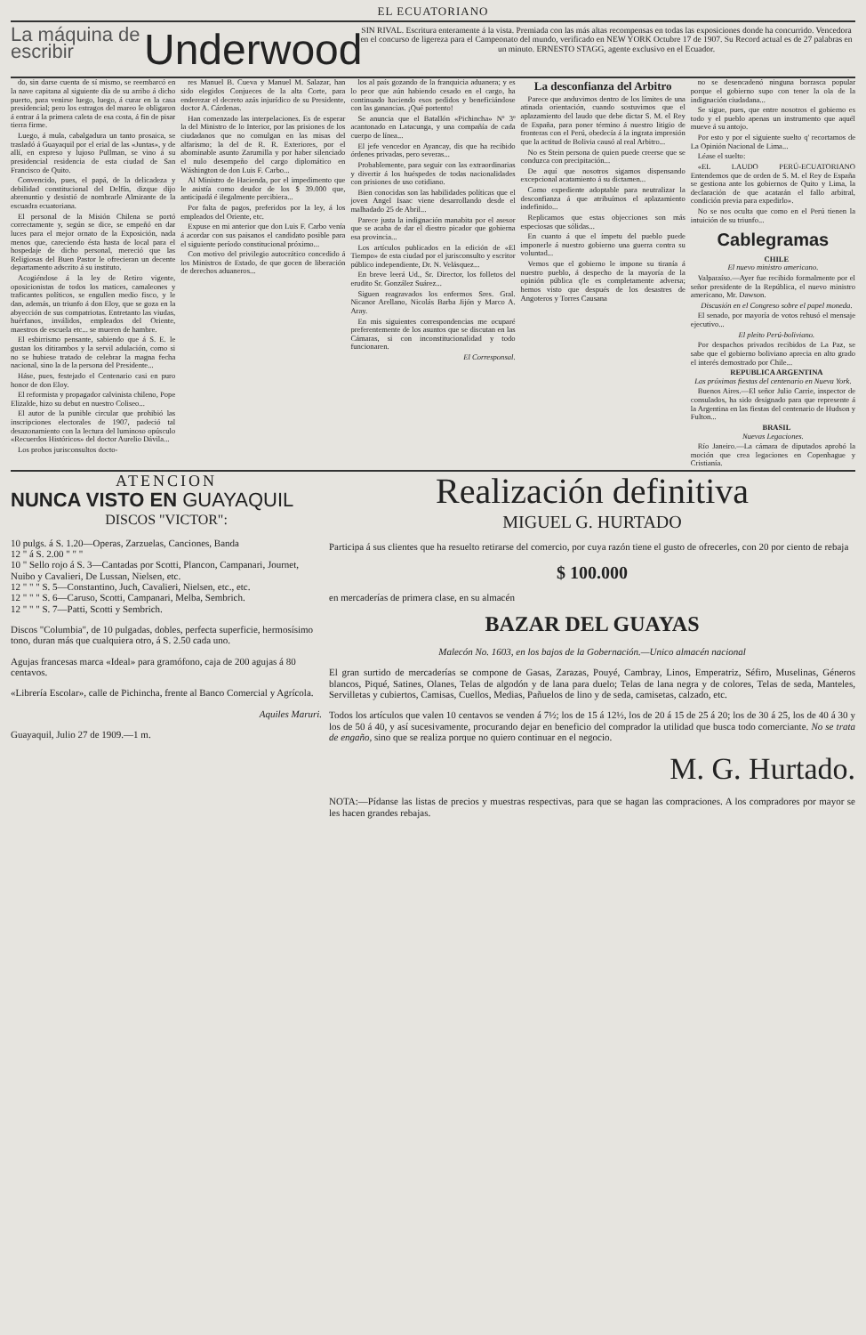EL ECUATORIANO
La máquina de escribir
Underwood
SIN RIVAL. Escritura enteramente á la vista. Premiada con las más altas recompensas en todas las exposiciones donde ha concurrido. Vencedora en el concurso de ligereza para el Campeonato del mundo, verificado en NEW YORK Octubre 17 de 1907. Su Record actual es de 27 palabras en un minuto. ERNESTO STAGG, agente exclusivo en el Ecuador.
do, sin darse cuenta de sí mismo, se reembarcó en la nave capitana al siguiente día de su arribo á dicho puerto, para venirse luego, luego, á curar en la casa presidencial; pero los estragos del mareo le obligaron á entrar á la primera caleta de esa costa, á fin de pisar tierra firme.
Luego, á mula, cabalgadura un tanto prosaica, se trasladó á Guayaquil por el erial de las «Juntas», y de allí, en expreso y lujoso Pullman, se vino á su presidencial residencia de esta ciudad de San Francisco de Quito.
Convencido, pues, el papá, de la delicadeza y debilidad constitucional del Delfín, dizque dijo abrenuntio y desistió de nombrarle Almirante de la escuadra ecuatoriana.
El personal de la Misión Chilena se portó correctamente y, según se dice, se empeñó en dar luces para el mejor ornato de la Exposición, nada menos que, careciendo ésta hasta de local para el hospedaje de dicho personal, mereció que las Religiosas del Buen Pastor le ofrecieran un decente departamento adscrito á su instituto.
Acogiéndose á la ley de Retiro vigente, oposicionistas de todos los matices, camaleones y traficantes políticos, se engullen medio fisco, y le dan, además, un triunfo á don Eloy, que se goza en la abyección de sus compatriotas. Entretanto las viudas, huérfanos, inválidos, empleados del Oriente, maestros de escuela etc... se mueren de hambre.
El esbirrismo pensante, sabiendo que á S. E. le gustan los ditirambos y la servil adulación, como si no se hubiese tratado de celebrar la magna fecha nacional, sino la de la persona del Presidente...
Háse, pues, festejado el Centenario casi en puro honor de don Eloy.
El reformista y propagador calvinista chileno, Pope Elizalde, hizo su debut en nuestro Coliseo...
El autor de la punible circular que prohibió las inscripciones electorales de 1907, padeció tal desazonamiento con la lectura del luminoso opúsculo «Recuerdos Históricos» del doctor Aurelio Dávila...
Los probos jurisconsultos docto-
res Manuel B. Cueva y Manuel M. Salazar, han sido elegidos Conjueces de la alta Corte, para enderezar el decreto azás injurídico de su Presidente, doctor A. Cárdenas.
Han comenzado las interpelaciones. Es de esperar la del Ministro de lo Interior, por las prisiones de los ciudadanos que no comulgan en las misas del alfarismo; la del de R. R. Exteriores, por el abominable asunto Zarumilla y por haber silenciado el nulo desempeño del cargo diplomático en Wáshington de don Luis F. Carbo...
Al Ministro de Hacienda, por el impedimento que le asistía como deudor de los $ 39.000 que, anticipadá é ilegalmente percibiera...
Por falta de pagos, preferidos por la ley, á los empleados del Oriente, etc.
Expuse en mi anterior que don Luis F. Carbo venía á acordar con sus paisanos el candidato posible para el siguiente período constitucional próximo...
Con motivo del privilegio autocrático concedido á los Ministros de Estado, de que gocen de liberación de derechos aduaneros...
los al país gozando de la franquicia aduanera; y es lo peor que aún habiendo cesado en el cargo, ha continuado haciendo esos pedidos y beneficiándose con las ganancias. ¡Qué portento!
Se anuncia que el Batallón «Pichincha» Nº 3º acantonado en Latacunga, y una compañía de cada cuerpo de línea...
El jefe vencedor en Ayancay, dis que ha recibido órdenes privadas, pero severas...
Probablemente, para seguir con las extraordinarias y divertir á los huéspedes de todas nacionalidades con prisiones de uso cotidiano.
Bien conocidas son las habilidades políticas que el joven Angel Isaac viene desarrollando desde el malhadado 25 de Abril...
Parece justa la indignación manabita por el asesor que se acaba de dar el diestro picador que gobierna esa provincia...
Los artículos publicados en la edición de «El Tiempo» de esta ciudad por el jurisconsulto y escritor público independiente, Dr. N. Velásquez...
En breve leerá Ud., Sr. Director, los folletos del erudito Sr. González Suárez...
Siguen reagravados los enfermos Sres. Gral. Nicanor Arellano, Nicolás Barba Jijón y Marco A. Aray.
En mis siguientes correspondencias me ocuparé preferentemente de los asuntos que se discutan en las Cámaras, si con inconstitucionalidad y todo funcionaren.
El Corresponsal.
La desconfianza del Arbitro
Parece que anduvimos dentro de los límites de una atinada orientación, cuando sostuvimos que el aplazamiento del laudo que debe dictar S. M. el Rey de España, para poner término á nuestro litigio de fronteras con el Perú, obedecía á la ingrata impresión que la actitud de Bolivia causó al real Arbitro...
No es Stein persona de quien puede creerse que se conduzca con precipitación...
De aquí que nosotros sigamos dispensando excepcional acatamiento á su dictamen...
Como expediente adoptable para neutralizar la desconfianza á que atribuímos el aplazamiento indefinido...
Replicamos que estas objecciones son más especiosas que sólidas...
En cuanto á que el ímpetu del pueblo puede imponerle á nuestro gobierno una guerra contra su voluntad...
Vemos que el gobierno le impone su tiranía á nuestro pueblo, á despecho de la mayoría de la opinión pública q'le es completamente adversa; hemos visto que después de los desastres de Angoteros y Torres Causana
no se desencadenó ninguna borrasca popular porque el gobierno supo con tener la ola de la indignación ciudadana...
Se sigue, pues, que entre nosotros el gobierno es todo y el pueblo apenas un instrumento que aquél mueve á su antojo.
Por esto y por el siguiente suelto q' recortamos de La Opinión Nacional de Lima...
Léase el suelto:
«EL LAUDO PERÚ-ECUATORIANO Entendemos que de orden de S. M. el Rey de España se gestiona ante los gobiernos de Quito y Lima, la declaración de que acatarán el fallo arbitral, condición previa para expedirlo».
No se nos oculta que como en el Perú tienen la intuición de su triunfo...
Cablegramas
CHILE
El nuevo ministro americano.
Valparaíso.—Ayer fue recibido formalmente por el señor presidente de la República, el nuevo ministro americano, Mr. Dawson.
Discusión en el Congreso sobre el papel moneda.
El senado, por mayoría de votos rehusó el mensaje ejecutivo...
El pleito Perú-boliviano.
Por despachos privados recibidos de La Paz, se sabe que el gobierno boliviano aprecia en alto grado el interés demostrado por Chile...
REPUBLICA ARGENTINA
Las próximas fiestas del centenario en Nueva York.
Buenos Aires.—El señor Julio Carrie, inspector de consulados, ha sido designado para que represente á la Argentina en las fiestas del centenario de Hudson y Fulton...
BRASIL
Nuevas Legaciones.
Río Janeiro.—La cámara de diputados aprobó la moción que crea legaciones en Copenhague y Cristianía.
ATENCION
NUNCA VISTO EN GUAYAQUIL
DISCOS "VICTOR":
10 pulgs. á S. 1.20—Operas, Zarzuelas, Canciones, Banda
12 " á S. 2.00 " " "
10 " Sello rojo á S. 3—Cantadas por Scotti, Plancon, Campanari, Journet, Nuibo y Cavalieri, De Lussan, Nielsen, etc.
12 " " " S. 5—Constantino, Juch, Cavalieri, Nielsen, etc., etc.
12 " " " S. 6—Caruso, Scotti, Campanari, Melba, Sembrich.
12 " " " S. 7—Patti, Scotti y Sembrich.
Discos "Columbia", de 10 pulgadas, dobles, perfecta superficie, hermosísimo tono, duran más que cualquiera otro, á S. 2.50 cada uno.
Agujas francesas marca «Ideal» para gramófono, caja de 200 agujas á 80 centavos.
«Librería Escolar», calle de Pichincha, frente al Banco Comercial y Agrícola.
Aquiles Maruri.
Guayaquil, Julio 27 de 1909.—1 m.
Realización definitiva
MIGUEL G. HURTADO
Participa á sus clientes que ha resuelto retirarse del comercio, por cuya razón tiene el gusto de ofrecerles, con 20 por ciento de rebaja
$ 100.000
en mercaderías de primera clase, en su almacén
BAZAR DEL GUAYAS
Malecón No. 1603, en los bajos de la Gobernación.—Unico almacén nacional
El gran surtido de mercaderías se compone de Gasas, Zarazas, Pouyé, Cambray, Linos, Emperatriz, Séfiro, Muselinas, Géneros blancos, Piqué, Satines, Olanes, Telas de algodón y de lana para duelo; Telas de lana negra y de colores, Telas de seda, Manteles, Servilletas y cubiertos, Camisas, Cuellos, Medias, Pañuelos de lino y de seda, camisetas, calzado, etc.
Todos los artículos que valen 10 centavos se venden á 7½; los de 15 á 12½, los de 20 á 15 de 25 á 20; los de 30 á 25, los de 40 á 30 y los de 50 á 40, y así sucesivamente, procurando dejar en beneficio del comprador la utilidad que busca todo comerciante. No se trata de engaño, sino que se realiza porque no quiero continuar en el negocio.
M. G. Hurtado.
NOTA:—Pídanse las listas de precios y muestras respectivas, para que se hagan las compraciones. A los compradores por mayor se les hacen grandes rebajas.